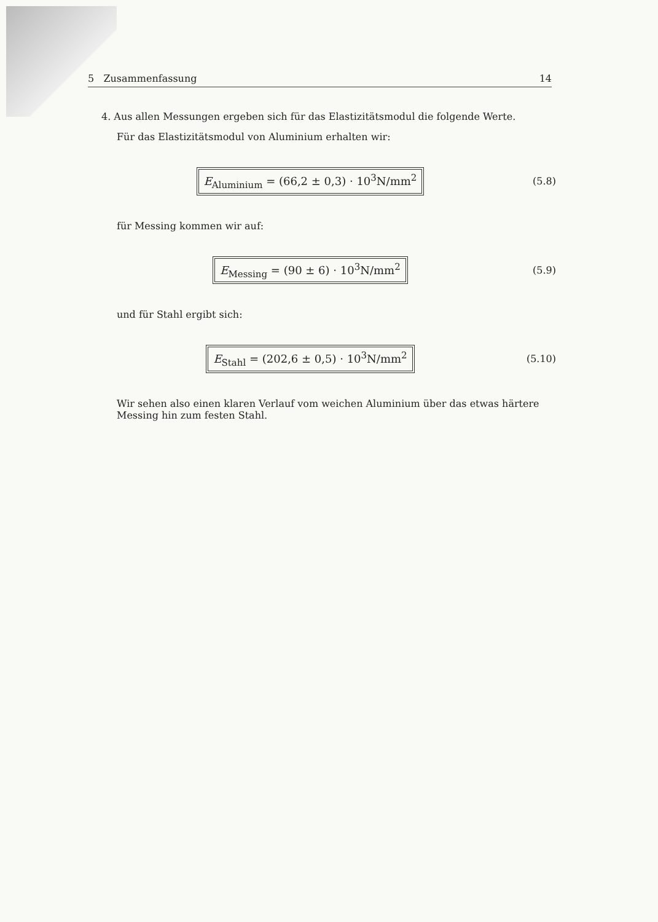5 Zusammenfassung 14
4. Aus allen Messungen ergeben sich für das Elastizitätsmodul die folgende Werte.
Für das Elastizitätsmodul von Aluminium erhalten wir:
E<sub>Aluminium</sub> = (66,2 ± 0,3) · 10<sup>3</sup>N/mm<sup>2</sup>
(5.8)
für Messing kommen wir auf:
E<sub>Messing</sub> = (90 ± 6) · 10<sup>3</sup>N/mm<sup>2</sup>
(5.9)
und für Stahl ergibt sich:
E<sub>Stahl</sub> = (202,6 ± 0,5) · 10<sup>3</sup>N/mm<sup>2</sup>
(5.10)
Wir sehen also einen klaren Verlauf vom weichen Aluminium über das etwas härtere Messing hin zum festen Stahl.